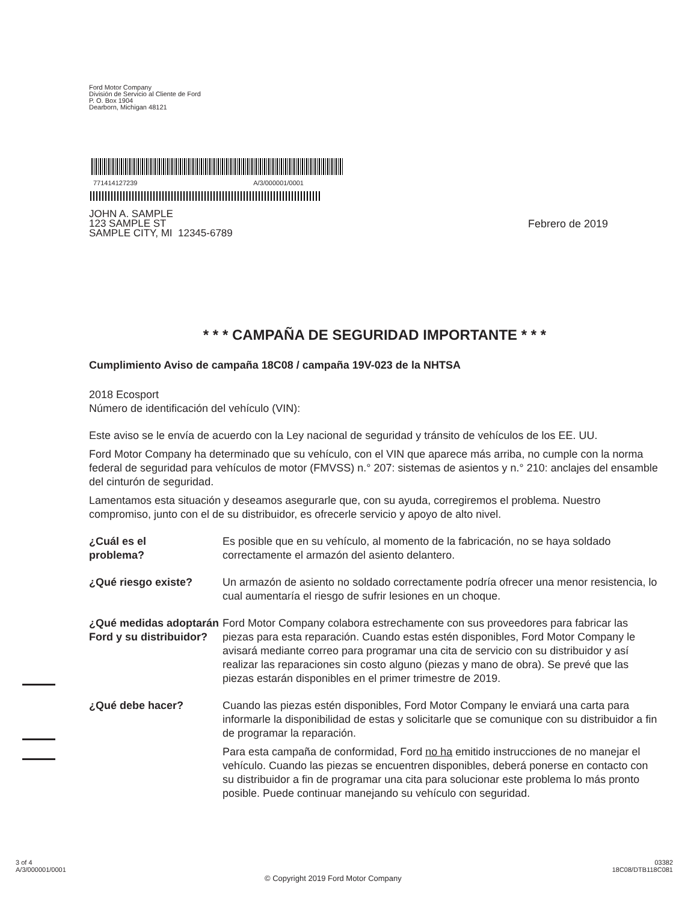Ford Motor Company
División de Servicio al Cliente de Ford
P. O. Box 1904
Dearborn, Michigan 48121
771414127239 A/3/000001/0001
JOHN A. SAMPLE
123 SAMPLE ST
SAMPLE CITY, MI 12345-6789
Febrero de 2019
* * * CAMPAÑA DE SEGURIDAD IMPORTANTE * * *
Cumplimiento Aviso de campaña 18C08 / campaña 19V-023 de la NHTSA
2018 Ecosport
Número de identificación del vehículo (VIN):
Este aviso se le envía de acuerdo con la Ley nacional de seguridad y tránsito de vehículos de los EE. UU.
Ford Motor Company ha determinado que su vehículo, con el VIN que aparece más arriba, no cumple con la norma federal de seguridad para vehículos de motor (FMVSS) n.° 207: sistemas de asientos y n.° 210: anclajes del ensamble del cinturón de seguridad.
Lamentamos esta situación y deseamos asegurarle que, con su ayuda, corregiremos el problema. Nuestro compromiso, junto con el de su distribuidor, es ofrecerle servicio y apoyo de alto nivel.
¿Cuál es el
problema?
Es posible que en su vehículo, al momento de la fabricación, no se haya soldado correctamente el armazón del asiento delantero.
¿Qué riesgo existe? Un armazón de asiento no soldado correctamente podría ofrecer una menor resistencia, lo cual aumentaría el riesgo de sufrir lesiones en un choque.
¿Qué medidas adoptarán Ford y su distribuidor?
Ford Motor Company colabora estrechamente con sus proveedores para fabricar las piezas para esta reparación. Cuando estas estén disponibles, Ford Motor Company le avisará mediante correo para programar una cita de servicio con su distribuidor y así realizar las reparaciones sin costo alguno (piezas y mano de obra). Se prevé que las piezas estarán disponibles en el primer trimestre de 2019.
¿Qué debe hacer? Cuando las piezas estén disponibles, Ford Motor Company le enviará una carta para informarle la disponibilidad de estas y solicitarle que se comunique con su distribuidor a fin de programar la reparación.
Para esta campaña de conformidad, Ford no ha emitido instrucciones de no manejar el vehículo. Cuando las piezas se encuentren disponibles, deberá ponerse en contacto con su distribuidor a fin de programar una cita para solucionar este problema lo más pronto posible. Puede continuar manejando su vehículo con seguridad.
3 of 4
A/3/000001/0001
© Copyright 2019 Ford Motor Company
03382
18C08/DTB118C081